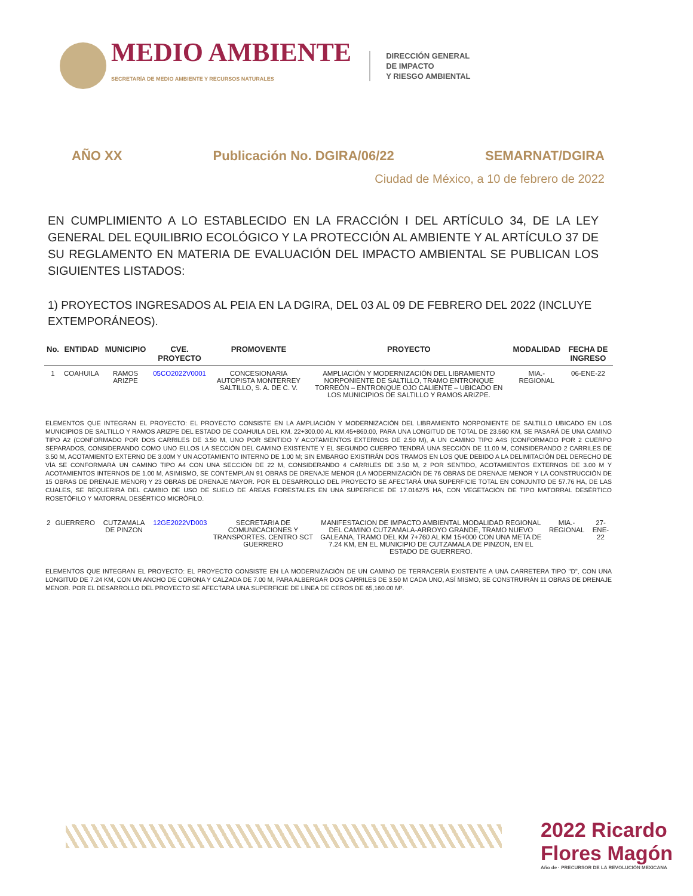MEDIO AMBIENTE
SECRETARÍA DE MEDIO AMBIENTE Y RECURSOS NATURALES
DIRECCIÓN GENERAL
DE IMPACTO
Y RIESGO AMBIENTAL
AÑO XX Publicación No. DGIRA/06/22 SEMARNAT/DGIRA
Ciudad de México, a 10 de febrero de 2022
EN CUMPLIMIENTO A LO ESTABLECIDO EN LA FRACCIÓN I DEL ARTÍCULO 34, DE LA LEY GENERAL DEL EQUILIBRIO ECOLÓGICO Y LA PROTECCIÓN AL AMBIENTE Y AL ARTÍCULO 37 DE SU REGLAMENTO EN MATERIA DE EVALUACIÓN DEL IMPACTO AMBIENTAL SE PUBLICAN LOS SIGUIENTES LISTADOS:
1) PROYECTOS INGRESADOS AL PEIA EN LA DGIRA, DEL 03 AL 09 DE FEBRERO DEL 2022 (INCLUYE EXTEMPORÁNEOS).
| No. | ENTIDAD | MUNICIPIO | CVE. PROYECTO | PROMOVENTE | PROYECTO | MODALIDAD | FECHA DE INGRESO |
| --- | --- | --- | --- | --- | --- | --- | --- |
| 1 | COAHUILA | RAMOS ARIZPE | 05CO2022V0001 | CONCESIONARIA AUTOPISTA MONTERREY SALTILLO, S. A. DE C. V. | AMPLIACIÓN Y MODERNIZACIÓN DEL LIBRAMIENTO NORPONIENTE DE SALTILLO, TRAMO ENTRONQUE TORREÓN – ENTRONQUE OJO CALIENTE – UBICADO EN LOS MUNICIPIOS DE SALTILLO Y RAMOS ARIZPE. | MIA.-REGIONAL | 06-ENE-22 |
ELEMENTOS QUE INTEGRAN EL PROYECTO: EL PROYECTO CONSISTE EN LA AMPLIACIÓN Y MODERNIZACIÓN DEL LIBRAMIENTO NORPONIENTE DE SALTILLO UBICADO EN LOS MUNICIPIOS DE SALTILLO Y RAMOS ARIZPE DEL ESTADO DE COAHUILA DEL KM. 22+300.00 AL KM.45+860.00, PARA UNA LONGITUD DE TOTAL DE 23.560 KM, SE PASARÁ DE UNA CAMINO TIPO A2 (CONFORMADO POR DOS CARRILES DE 3.50 M, UNO POR SENTIDO Y ACOTAMIENTOS EXTERNOS DE 2.50 M), A UN CAMINO TIPO A4S (CONFORMADO POR 2 CUERPO SEPARADOS, CONSIDERANDO COMO UNO ELLOS LA SECCIÓN DEL CAMINO EXISTENTE Y EL SEGUNDO CUERPO TENDRÁ UNA SECCIÓN DE 11.00 M, CONSIDERANDO 2 CARRILES DE 3.50 M, ACOTAMIENTO EXTERNO DE 3.00M Y UN ACOTAMIENTO INTERNO DE 1.00 M; SIN EMBARGO EXISTIRÁN DOS TRAMOS EN LOS QUE DEBIDO A LA DELIMITACIÓN DEL DERECHO DE VÍA SE CONFORMARÁ UN CAMINO TIPO A4 CON UNA SECCIÓN DE 22 M, CONSIDERANDO 4 CARRILES DE 3.50 M, 2 POR SENTIDO, ACOTAMIENTOS EXTERNOS DE 3.00 M Y ACOTAMIENTOS INTERNOS DE 1.00 M, ASIMISMO, SE CONTEMPLAN 91 OBRAS DE DRENAJE MENOR (LA MODERNIZACIÓN DE 76 OBRAS DE DRENAJE MENOR Y LA CONSTRUCCIÓN DE 15 OBRAS DE DRENAJE MENOR) Y 23 OBRAS DE DRENAJE MAYOR. POR EL DESARROLLO DEL PROYECTO SE AFECTARÁ UNA SUPERFICIE TOTAL EN CONJUNTO DE 57.76 HA, DE LAS CUALES, SE REQUERIRÁ DEL CAMBIO DE USO DE SUELO DE ÁREAS FORESTALES EN UNA SUPERFICIE DE 17.016275 HA, CON VEGETACIÓN DE TIPO MATORRAL DESÉRTICO ROSETÓFILO Y MATORRAL DESÉRTICO MICRÓFILO.
| 2 | GUERRERO | CUTZAMALA DE PINZON | 12GE2022VD003 | SECRETARIA DE COMUNICACIONES Y TRANSPORTES. CENTRO SCT GUERRERO | MANIFESTACION DE IMPACTO AMBIENTAL MODALIDAD REGIONAL DEL CAMINO CUTZAMALA-ARROYO GRANDE, TRAMO NUEVO GALEANA, TRAMO DEL KM 7+760 AL KM 15+000 CON UNA META DE 7.24 KM, EN EL MUNICIPIO DE CUTZAMALA DE PINZON, EN EL ESTADO DE GUERRERO. | MIA.-REGIONAL | 27-ENE-22 |
ELEMENTOS QUE INTEGRAN EL PROYECTO: EL PROYECTO CONSISTE EN LA MODERNIZACIÓN DE UN CAMINO DE TERRACERÍA EXISTENTE A UNA CARRETERA TIPO "D", CON UNA LONGITUD DE 7.24 KM, CON UN ANCHO DE CORONA Y CALZADA DE 7.00 M, PARA ALBERGAR DOS CARRILES DE 3.50 M CADA UNO, ASÍ MISMO, SE CONSTRUIRÁN 11 OBRAS DE DRENAJE MENOR. POR EL DESARROLLO DEL PROYECTO SE AFECTARÁ UNA SUPERFICIE DE LÍNEA DE CEROS DE 65,160.00 M².
2022 Ricardo Flores Magón
Año de · PRECURSOR DE LA REVOLUCIÓN MEXICANA